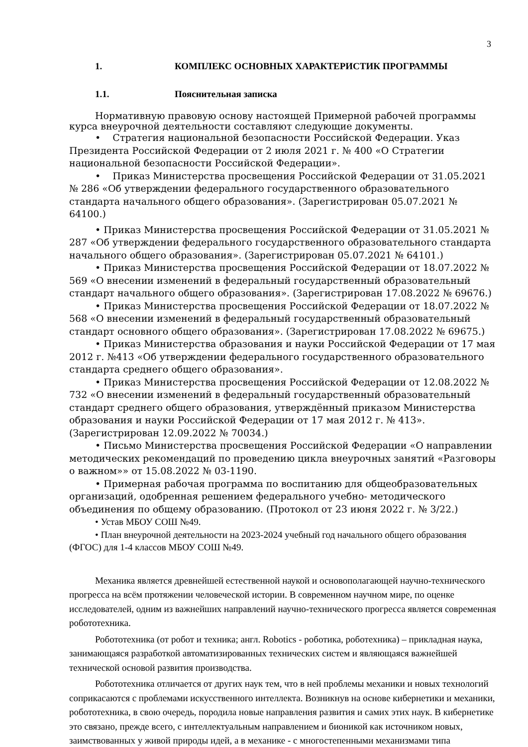3
1. КОМПЛЕКС ОСНОВНЫХ ХАРАКТЕРИСТИК ПРОГРАММЫ
1.1. Пояснительная записка
Нормативную правовую основу настоящей Примерной рабочей программы курса внеурочной деятельности составляют следующие документы.
• Стратегия национальной безопасности Российской Федерации. Указ Президента Российской Федерации от 2 июля 2021 г. № 400 «О Стратегии национальной безопасности Российской Федерации».
• Приказ Министерства просвещения Российской Федерации от 31.05.2021 № 286 «Об утверждении федерального государственного образовательного стандарта начального общего образования». (Зарегистрирован 05.07.2021 № 64100.)
• Приказ Министерства просвещения Российской Федерации от 31.05.2021 № 287 «Об утверждении федерального государственного образовательного стандарта начального общего образования». (Зарегистрирован 05.07.2021 № 64101.)
• Приказ Министерства просвещения Российской Федерации от 18.07.2022 № 569 «О внесении изменений в федеральный государственный образовательный стандарт начального общего образования». (Зарегистрирован 17.08.2022 № 69676.)
• Приказ Министерства просвещения Российской Федерации от 18.07.2022 № 568 «О внесении изменений в федеральный государственный образовательный стандарт основного общего образования». (Зарегистрирован 17.08.2022 № 69675.)
• Приказ Министерства образования и науки Российской Федерации от 17 мая 2012 г. №413 «Об утверждении федерального государственного образовательного стандарта среднего общего образования».
• Приказ Министерства просвещения Российской Федерации от 12.08.2022 № 732 «О внесении изменений в федеральный государственный образовательный стандарт среднего общего образования, утверждённый приказом Министерства образования и науки Российской Федерации от 17 мая 2012 г. № 413». (Зарегистрирован 12.09.2022 № 70034.)
• Письмо Министерства просвещения Российской Федерации «О направлении методических рекомендаций по проведению цикла внеурочных занятий «Разговоры о важном»» от 15.08.2022 № 03-1190.
• Примерная рабочая программа по воспитанию для общеобразовательных организаций, одобренная решением федерального учебно- методического объединения по общему образованию. (Протокол от 23 июня 2022 г. № 3/22.)
• Устав МБОУ СОШ №49.
• План внеурочной деятельности на 2023-2024 учебный год начального общего образования (ФГОС) для 1-4 классов МБОУ СОШ №49.
Механика является древнейшей естественной наукой и основополагающей научно-технического прогресса на всём протяжении человеческой истории. В современном научном мире, по оценке исследователей, одним из важнейших направлений научно-технического прогресса является современная робототехника.
Робототехника (от робот и техника; англ. Robotics - роботика, роботехника) – прикладная наука, занимающаяся разработкой автоматизированных технических систем и являющаяся важнейшей технической основой развития производства.
Робототехника отличается от других наук тем, что в ней проблемы механики и новых технологий соприкасаются с проблемами искусственного интеллекта. Возникнув на основе кибернетики и механики, робототехника, в свою очередь, породила новые направления развития и самих этих наук. В кибернетике это связано, прежде всего, с интеллектуальным направлением и бионикой как источником новых, заимствованных у живой природы идей, а в механике - с многостепенными механизмами типа